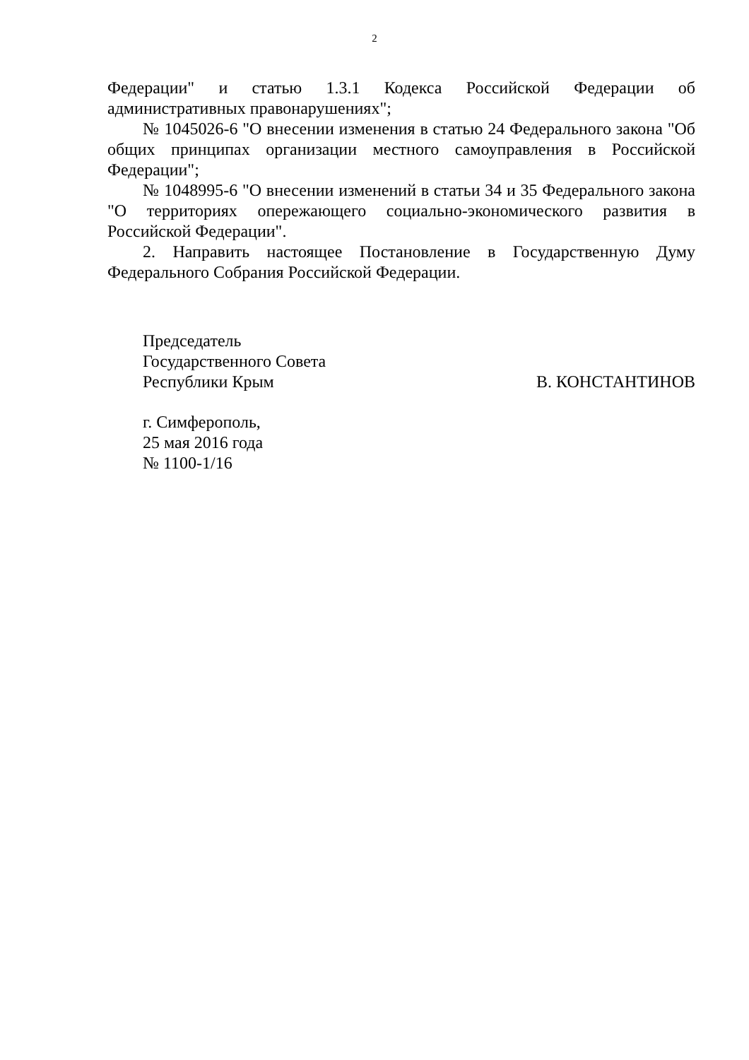2
Федерации" и статью 1.3.1 Кодекса Российской Федерации об административных правонарушениях";
№ 1045026-6 "О внесении изменения в статью 24 Федерального закона "Об общих принципах организации местного самоуправления в Российской Федерации";
№ 1048995-6 "О внесении изменений в статьи 34 и 35 Федерального закона "О территориях опережающего социально-экономического развития в Российской Федерации".
2. Направить настоящее Постановление в Государственную Думу Федерального Собрания Российской Федерации.
Председатель
Государственного Совета
Республики Крым В. КОНСТАНТИНОВ
г. Симферополь,
25 мая 2016 года
№ 1100-1/16